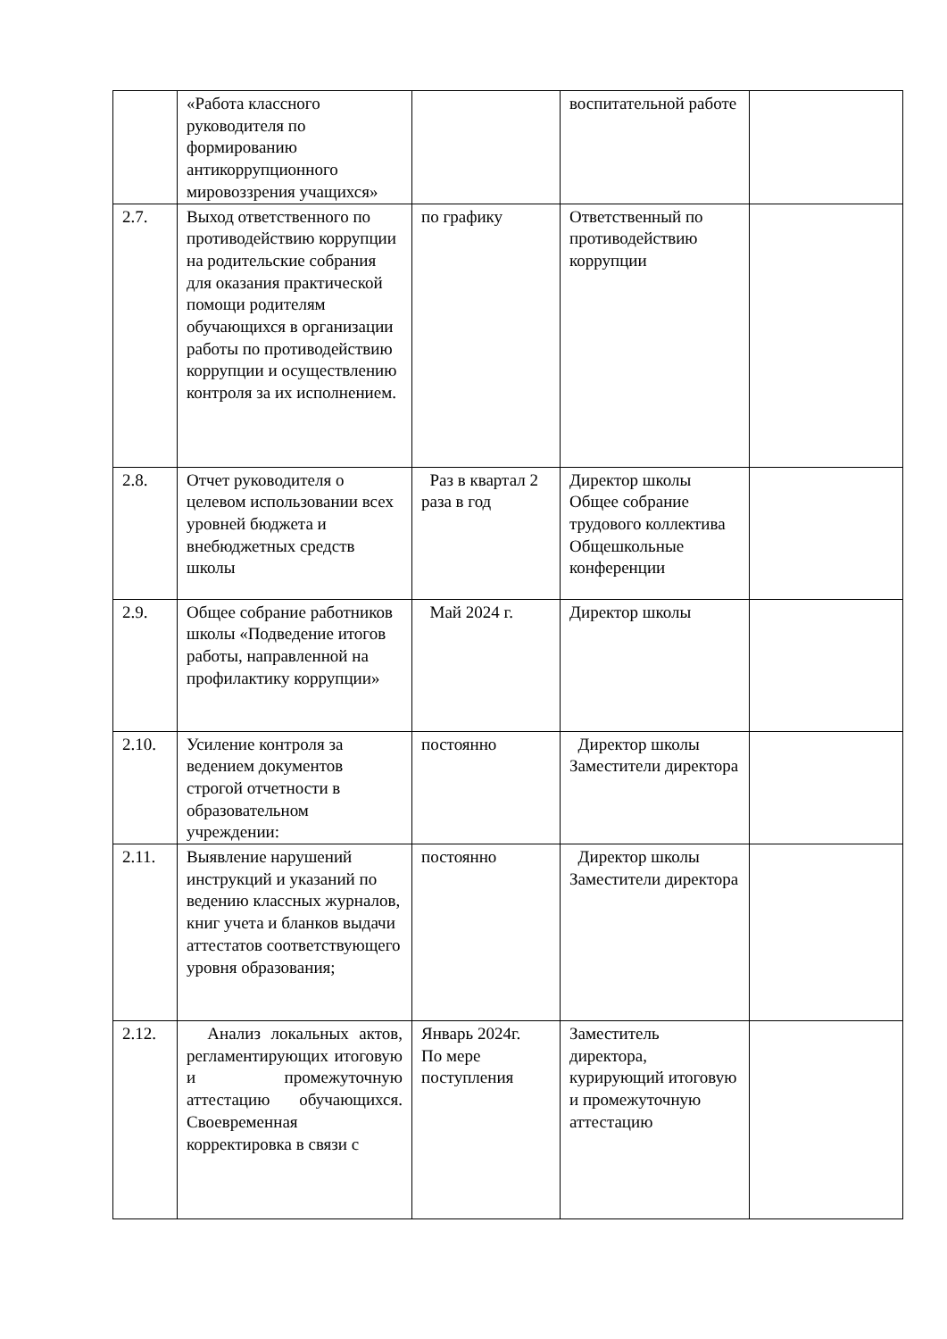| | «Работа классного руководителя по формированию антикоррупционного мировоззрения учащихся» | | воспитательной работе | |
| 2.7. | Выход ответственного по противодействию коррупции на родительские собрания для оказания практической помощи родителям обучающихся в организации работы по противодействию коррупции и осуществлению контроля за их исполнением. | по графику | Ответственный по противодействию коррупции | |
| 2.8. | Отчет руководителя о целевом использовании всех уровней бюджета и внебюджетных средств школы | Раз в квартал 2 раза в год | Директор школы Общее собрание трудового коллектива Общешкольные конференции | |
| 2.9. | Общее собрание работников школы «Подведение итогов работы, направленной на профилактику коррупции» | Май 2024 г. | Директор школы | |
| 2.10. | Усиление контроля за ведением документов строгой отчетности в образовательном учреждении: | постоянно | Директор школы Заместители директора | |
| 2.11. | Выявление нарушений инструкций и указаний по ведению классных журналов, книг учета и бланков выдачи аттестатов соответствующего уровня образования; | постоянно | Директор школы Заместители директора | |
| 2.12. | Анализ локальных актов, регламентирующих итоговую и промежуточную аттестацию обучающихся. Своевременная корректировка в связи с | Январь 2024г. По мере поступления | Заместитель директора, курирующий итоговую и промежуточную аттестацию | |